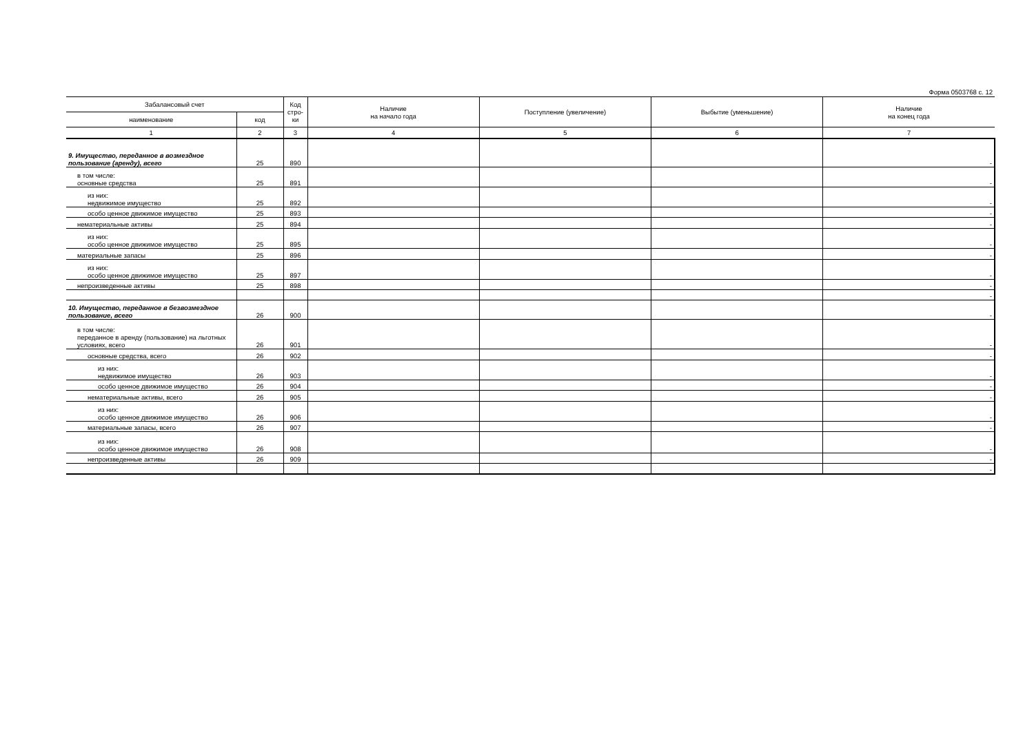Форма 0503768 с. 12
| Забалансовый счет | | Код стро- ки | Наличие на начало года | Поступление (увеличение) | Выбытие (уменьшение) | Наличие на конец года |
| --- | --- | --- | --- | --- | --- | --- |
| наименование | код | | | | | |
| 1 | 2 | 3 | 4 | 5 | 6 | 7 |
| 9. Имущество, переданное в возмездное пользование (аренду), всего | 25 | 890 | | | | - |
| в том числе: основные средства | 25 | 891 | | | | - |
| из них: недвижимое имущество | 25 | 892 | | | | - |
| особо ценное движимое имущество | 25 | 893 | | | | - |
| нематериальные активы | 25 | 894 | | | | - |
| из них: особо ценное движимое имущество | 25 | 895 | | | | - |
| материальные запасы | 25 | 896 | | | | - |
| из них: особо ценное движимое имущество | 25 | 897 | | | | - |
| непроизведенные активы | 25 | 898 | | | | - |
| | | | | | | - |
| 10. Имущество, переданное в безвозмездное пользование, всего | 26 | 900 | | | | - |
| в том числе: переданное в аренду (пользование) на льготных условиях, всего | 26 | 901 | | | | - |
| основные средства, всего | 26 | 902 | | | | - |
| из них: недвижимое имущество | 26 | 903 | | | | - |
| особо ценное движимое имущество | 26 | 904 | | | | - |
| нематериальные активы, всего | 26 | 905 | | | | - |
| из них: особо ценное движимое имущество | 26 | 906 | | | | - |
| материальные запасы, всего | 26 | 907 | | | | - |
| из них: особо ценное движимое имущество | 26 | 908 | | | | - |
| непроизведенные активы | 26 | 909 | | | | - |
| | | | | | | - |